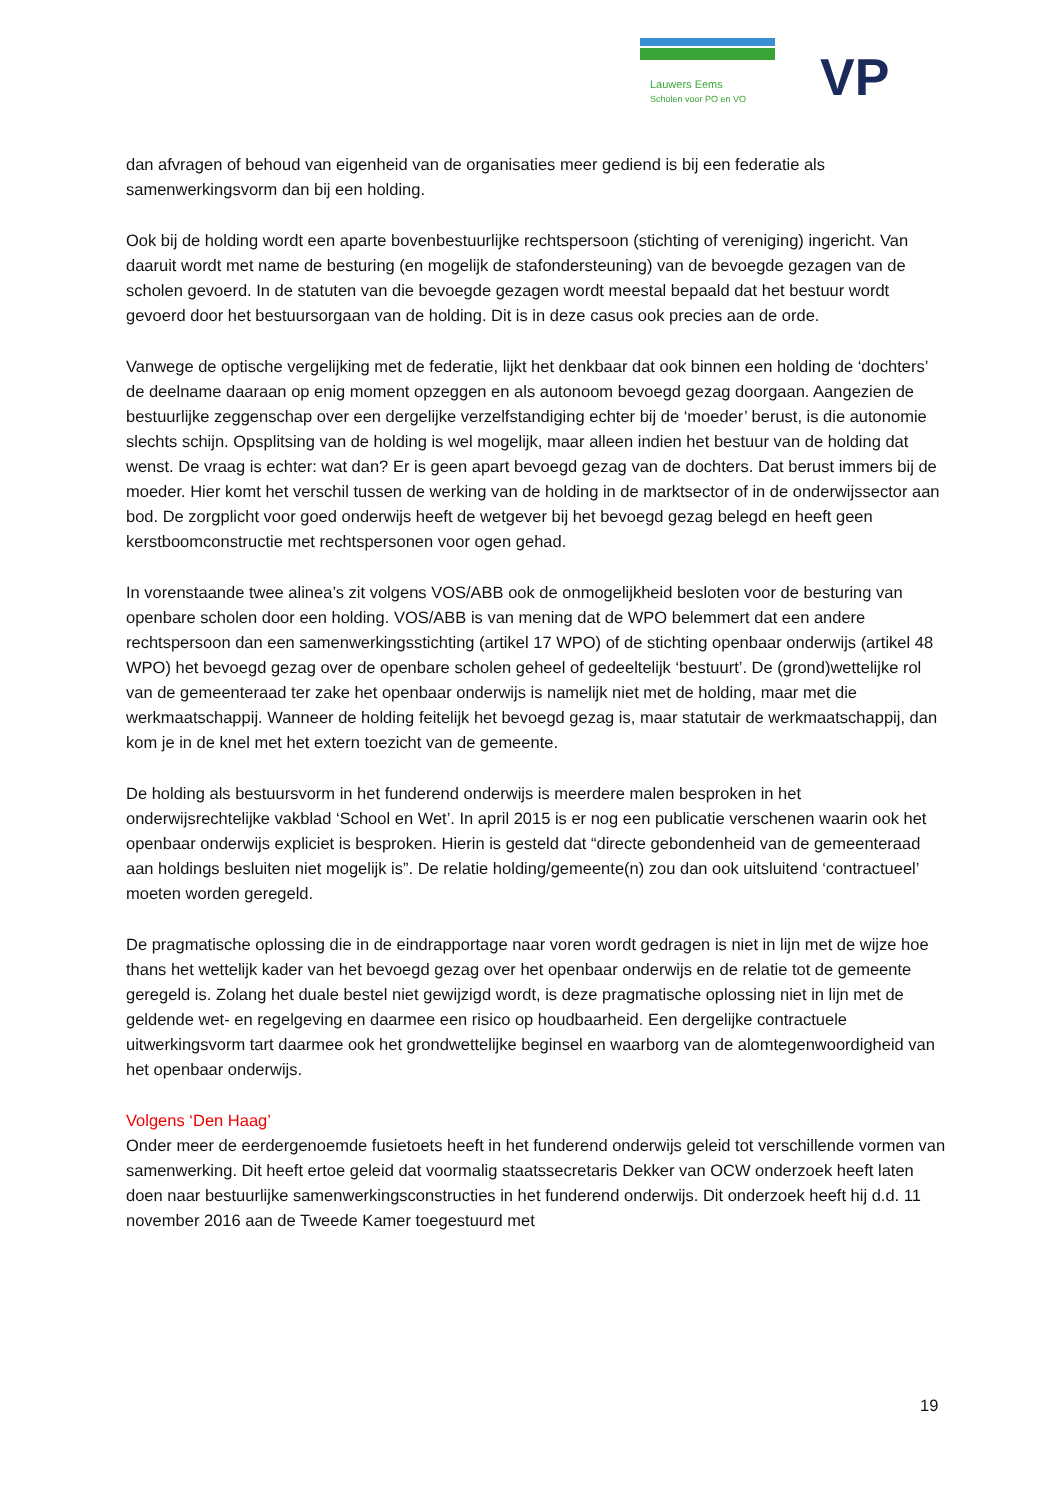Lauwers Eems
Scholen voor PO en VO
VP
dan afvragen of behoud van eigenheid van de organisaties meer gediend is bij een federatie als samenwerkingsvorm dan bij een holding.
Ook bij de holding wordt een aparte bovenbestuurlijke rechtspersoon (stichting of vereniging) ingericht. Van daaruit wordt met name de besturing (en mogelijk de stafondersteuning) van de bevoegde gezagen van de scholen gevoerd. In de statuten van die bevoegde gezagen wordt meestal bepaald dat het bestuur wordt gevoerd door het bestuursorgaan van de holding. Dit is in deze casus ook precies aan de orde.
Vanwege de optische vergelijking met de federatie, lijkt het denkbaar dat ook binnen een holding de ‘dochters’ de deelname daaraan op enig moment opzeggen en als autonoom bevoegd gezag doorgaan. Aangezien de bestuurlijke zeggenschap over een dergelijke verzelfstandiging echter bij de ‘moeder’ berust, is die autonomie slechts schijn. Opsplitsing van de holding is wel mogelijk, maar alleen indien het bestuur van de holding dat wenst. De vraag is echter: wat dan? Er is geen apart bevoegd gezag van de dochters. Dat berust immers bij de moeder. Hier komt het verschil tussen de werking van de holding in de marktsector of in de onderwijssector aan bod. De zorgplicht voor goed onderwijs heeft de wetgever bij het bevoegd gezag belegd en heeft geen kerstboomconstructie met rechtspersonen voor ogen gehad.
In vorenstaande twee alinea’s zit volgens VOS/ABB ook de onmogelijkheid besloten voor de besturing van openbare scholen door een holding. VOS/ABB is van mening dat de WPO belemmert dat een andere rechtspersoon dan een samenwerkingsstichting (artikel 17 WPO) of de stichting openbaar onderwijs (artikel 48 WPO) het bevoegd gezag over de openbare scholen geheel of gedeeltelijk ‘bestuurt’. De (grond)wettelijke rol van de gemeenteraad ter zake het openbaar onderwijs is namelijk niet met de holding, maar met die werkmaatschappij. Wanneer de holding feitelijk het bevoegd gezag is, maar statutair de werkmaatschappij, dan kom je in de knel met het extern toezicht van de gemeente.
De holding als bestuursvorm in het funderend onderwijs is meerdere malen besproken in het onderwijsrechtelijke vakblad ‘School en Wet’. In april 2015 is er nog een publicatie verschenen waarin ook het openbaar onderwijs expliciet is besproken. Hierin is gesteld dat “directe gebondenheid van de gemeenteraad aan holdings besluiten niet mogelijk is”. De relatie holding/gemeente(n) zou dan ook uitsluitend ‘contractueel’ moeten worden geregeld.
De pragmatische oplossing die in de eindrapportage naar voren wordt gedragen is niet in lijn met de wijze hoe thans het wettelijk kader van het bevoegd gezag over het openbaar onderwijs en de relatie tot de gemeente geregeld is. Zolang het duale bestel niet gewijzigd wordt, is deze pragmatische oplossing niet in lijn met de geldende wet- en regelgeving en daarmee een risico op houdbaarheid. Een dergelijke contractuele uitwerkingsvorm tart daarmee ook het grondwettelijke beginsel en waarborg van de alomtegenwoordigheid van het openbaar onderwijs.
Volgens ‘Den Haag’
Onder meer de eerdergenoemde fusietoets heeft in het funderend onderwijs geleid tot verschillende vormen van samenwerking. Dit heeft ertoe geleid dat voormalig staatssecretaris Dekker van OCW onderzoek heeft laten doen naar bestuurlijke samenwerkingsconstructies in het funderend onderwijs. Dit onderzoek heeft hij d.d. 11 november 2016 aan de Tweede Kamer toegestuurd met
19